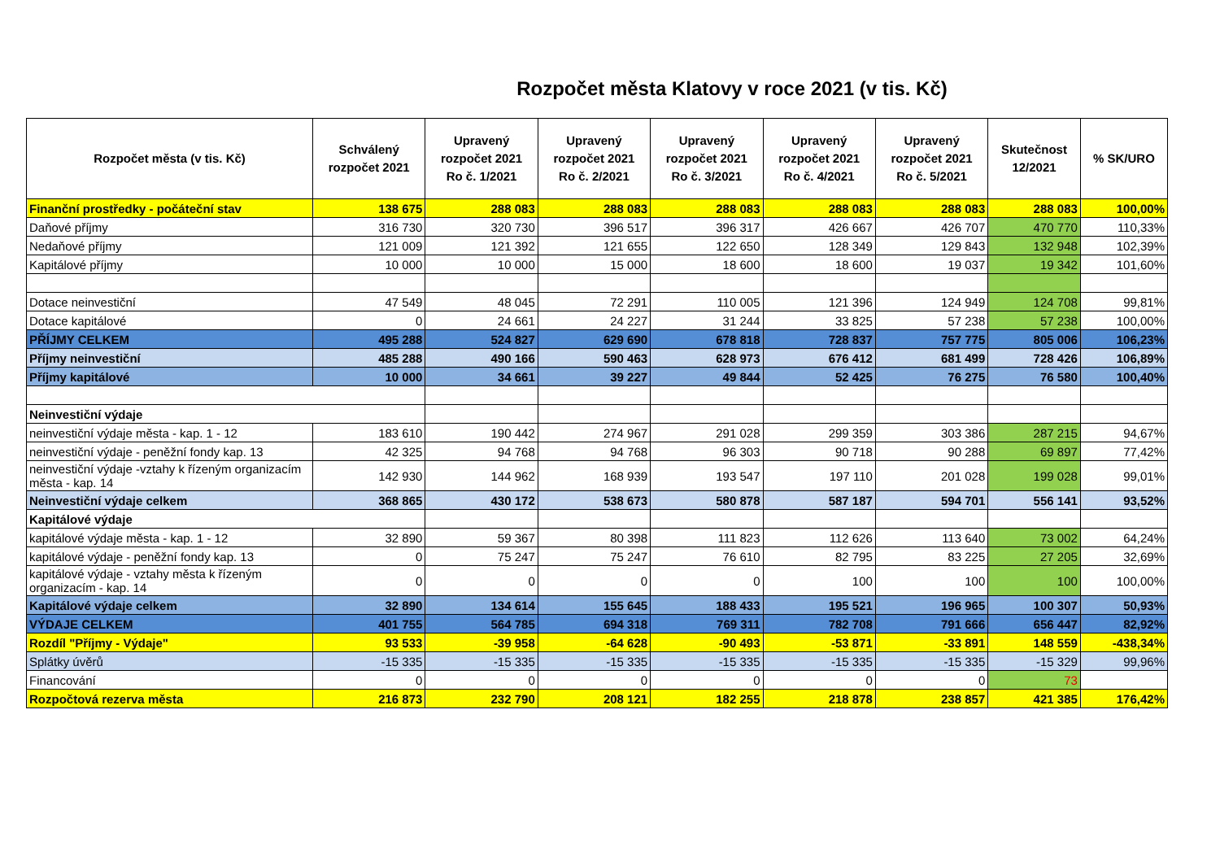Rozpočet města Klatovy v roce 2021 (v tis. Kč)
| Rozpočet města (v tis. Kč) | Schválený rozpočet 2021 | Upravený rozpočet 2021 Ro č. 1/2021 | Upravený rozpočet 2021 Ro č. 2/2021 | Upravený rozpočet 2021 Ro č. 3/2021 | Upravený rozpočet 2021 Ro č. 4/2021 | Upravený rozpočet 2021 Ro č. 5/2021 | Skutečnost 12/2021 | % SK/URO |
| --- | --- | --- | --- | --- | --- | --- | --- | --- |
| Finanční prostředky - počáteční stav | 138 675 | 288 083 | 288 083 | 288 083 | 288 083 | 288 083 | 288 083 | 100,00% |
| Daňové příjmy | 316 730 | 320 730 | 396 517 | 396 317 | 426 667 | 426 707 | 470 770 | 110,33% |
| Nedaňové příjmy | 121 009 | 121 392 | 121 655 | 122 650 | 128 349 | 129 843 | 132 948 | 102,39% |
| Kapitálové příjmy | 10 000 | 10 000 | 15 000 | 18 600 | 18 600 | 19 037 | 19 342 | 101,60% |
| Dotace neinvestiční | 47 549 | 48 045 | 72 291 | 110 005 | 121 396 | 124 949 | 124 708 | 99,81% |
| Dotace kapitálové | 0 | 24 661 | 24 227 | 31 244 | 33 825 | 57 238 | 57 238 | 100,00% |
| PŘÍJMY CELKEM | 495 288 | 524 827 | 629 690 | 678 818 | 728 837 | 757 775 | 805 006 | 106,23% |
| Příjmy neinvestiční | 485 288 | 490 166 | 590 463 | 628 973 | 676 412 | 681 499 | 728 426 | 106,89% |
| Příjmy kapitálové | 10 000 | 34 661 | 39 227 | 49 844 | 52 425 | 76 275 | 76 580 | 100,40% |
| Neinvestiční výdaje | | | | | | | | |
| neinvestiční výdaje města - kap. 1 - 12 | 183 610 | 190 442 | 274 967 | 291 028 | 299 359 | 303 386 | 287 215 | 94,67% |
| neinvestiční výdaje - peněžní fondy kap. 13 | 42 325 | 94 768 | 94 768 | 96 303 | 90 718 | 90 288 | 69 897 | 77,42% |
| neinvestiční výdaje -vztahy k řízeným organizacím města - kap. 14 | 142 930 | 144 962 | 168 939 | 193 547 | 197 110 | 201 028 | 199 028 | 99,01% |
| Neinvestiční výdaje celkem | 368 865 | 430 172 | 538 673 | 580 878 | 587 187 | 594 701 | 556 141 | 93,52% |
| Kapitálové výdaje | | | | | | | | |
| kapitálové výdaje města - kap. 1 - 12 | 32 890 | 59 367 | 80 398 | 111 823 | 112 626 | 113 640 | 73 002 | 64,24% |
| kapitálové výdaje - peněžní fondy kap. 13 | 0 | 75 247 | 75 247 | 76 610 | 82 795 | 83 225 | 27 205 | 32,69% |
| kapitálové výdaje - vztahy města k řízeným organizacím - kap. 14 | 0 | 0 | 0 | 0 | 100 | 100 | 100 | 100,00% |
| Kapitálové výdaje celkem | 32 890 | 134 614 | 155 645 | 188 433 | 195 521 | 196 965 | 100 307 | 50,93% |
| VÝDAJE CELKEM | 401 755 | 564 785 | 694 318 | 769 311 | 782 708 | 791 666 | 656 447 | 82,92% |
| Rozdíl "Příjmy - Výdaje" | 93 533 | -39 958 | -64 628 | -90 493 | -53 871 | -33 891 | 148 559 | -438,34% |
| Splátky úvěrů | -15 335 | -15 335 | -15 335 | -15 335 | -15 335 | -15 335 | -15 329 | 99,96% |
| Financování | 0 | 0 | 0 | 0 | 0 | 0 | 73 | |
| Rozpočtová rezerva města | 216 873 | 232 790 | 208 121 | 182 255 | 218 878 | 238 857 | 421 385 | 176,42% |